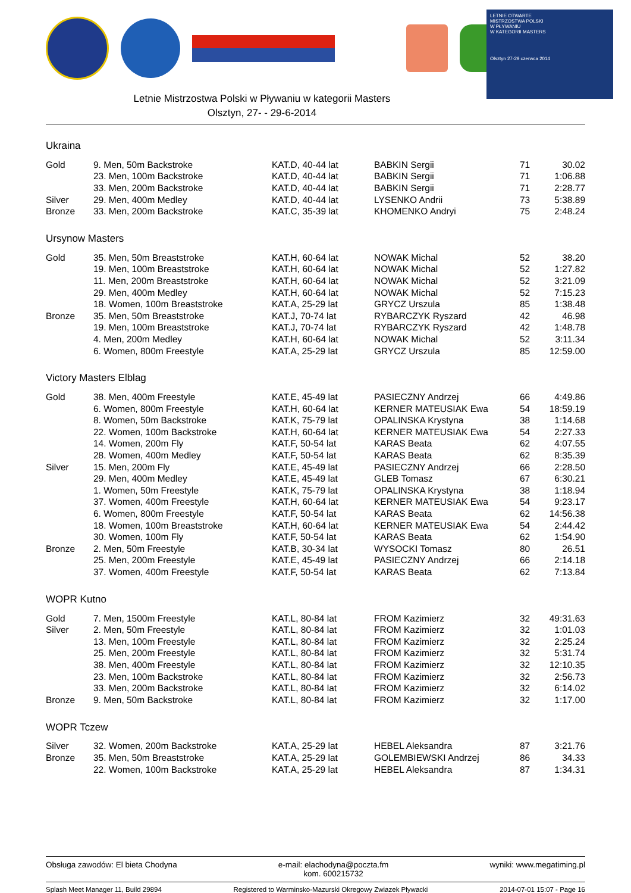LETNIE OTWARTE
MISTRZOSTWA POLSKI
W PŁYWANIU
W KATEGORII MASTERS
Olsztyn 27-29 czerwca 2014
Letnie Mistrzostwa Polski w Pływaniu w kategorii Masters
Olsztyn, 27- - 29-6-2014
Ukraina
| Gold | 9. Men, 50m Backstroke | KAT.D, 40-44 lat | BABKIN Sergii | 71 | 30.02 |
| | 23. Men, 100m Backstroke | KAT.D, 40-44 lat | BABKIN Sergii | 71 | 1:06.88 |
| | 33. Men, 200m Backstroke | KAT.D, 40-44 lat | BABKIN Sergii | 71 | 2:28.77 |
| Silver | 29. Men, 400m Medley | KAT.D, 40-44 lat | LYSENKO Andrii | 73 | 5:38.89 |
| Bronze | 33. Men, 200m Backstroke | KAT.C, 35-39 lat | KHOMENKO Andryi | 75 | 2:48.24 |
Ursynow Masters
| Gold | 35. Men, 50m Breaststroke | KAT.H, 60-64 lat | NOWAK Michal | 52 | 38.20 |
| | 19. Men, 100m Breaststroke | KAT.H, 60-64 lat | NOWAK Michal | 52 | 1:27.82 |
| | 11. Men, 200m Breaststroke | KAT.H, 60-64 lat | NOWAK Michal | 52 | 3:21.09 |
| | 29. Men, 400m Medley | KAT.H, 60-64 lat | NOWAK Michal | 52 | 7:15.23 |
| | 18. Women, 100m Breaststroke | KAT.A, 25-29 lat | GRYCZ Urszula | 85 | 1:38.48 |
| Bronze | 35. Men, 50m Breaststroke | KAT.J, 70-74 lat | RYBARCZYK Ryszard | 42 | 46.98 |
| | 19. Men, 100m Breaststroke | KAT.J, 70-74 lat | RYBARCZYK Ryszard | 42 | 1:48.78 |
| | 4. Men, 200m Medley | KAT.H, 60-64 lat | NOWAK Michal | 52 | 3:11.34 |
| | 6. Women, 800m Freestyle | KAT.A, 25-29 lat | GRYCZ Urszula | 85 | 12:59.00 |
Victory Masters Elblag
| Gold | 38. Men, 400m Freestyle | KAT.E, 45-49 lat | PASIECZNY Andrzej | 66 | 4:49.86 |
| | 6. Women, 800m Freestyle | KAT.H, 60-64 lat | KERNER MATEUSIAK Ewa | 54 | 18:59.19 |
| | 8. Women, 50m Backstroke | KAT.K, 75-79 lat | OPALINSKA Krystyna | 38 | 1:14.68 |
| | 22. Women, 100m Backstroke | KAT.H, 60-64 lat | KERNER MATEUSIAK Ewa | 54 | 2:27.33 |
| | 14. Women, 200m Fly | KAT.F, 50-54 lat | KARAS Beata | 62 | 4:07.55 |
| | 28. Women, 400m Medley | KAT.F, 50-54 lat | KARAS Beata | 62 | 8:35.39 |
| Silver | 15. Men, 200m Fly | KAT.E, 45-49 lat | PASIECZNY Andrzej | 66 | 2:28.50 |
| | 29. Men, 400m Medley | KAT.E, 45-49 lat | GLEB Tomasz | 67 | 6:30.21 |
| | 1. Women, 50m Freestyle | KAT.K, 75-79 lat | OPALINSKA Krystyna | 38 | 1:18.94 |
| | 37. Women, 400m Freestyle | KAT.H, 60-64 lat | KERNER MATEUSIAK Ewa | 54 | 9:23.17 |
| | 6. Women, 800m Freestyle | KAT.F, 50-54 lat | KARAS Beata | 62 | 14:56.38 |
| | 18. Women, 100m Breaststroke | KAT.H, 60-64 lat | KERNER MATEUSIAK Ewa | 54 | 2:44.42 |
| | 30. Women, 100m Fly | KAT.F, 50-54 lat | KARAS Beata | 62 | 1:54.90 |
| Bronze | 2. Men, 50m Freestyle | KAT.B, 30-34 lat | WYSOCKI Tomasz | 80 | 26.51 |
| | 25. Men, 200m Freestyle | KAT.E, 45-49 lat | PASIECZNY Andrzej | 66 | 2:14.18 |
| | 37. Women, 400m Freestyle | KAT.F, 50-54 lat | KARAS Beata | 62 | 7:13.84 |
WOPR Kutno
| Gold | 7. Men, 1500m Freestyle | KAT.L, 80-84 lat | FROM Kazimierz | 32 | 49:31.63 |
| Silver | 2. Men, 50m Freestyle | KAT.L, 80-84 lat | FROM Kazimierz | 32 | 1:01.03 |
| | 13. Men, 100m Freestyle | KAT.L, 80-84 lat | FROM Kazimierz | 32 | 2:25.24 |
| | 25. Men, 200m Freestyle | KAT.L, 80-84 lat | FROM Kazimierz | 32 | 5:31.74 |
| | 38. Men, 400m Freestyle | KAT.L, 80-84 lat | FROM Kazimierz | 32 | 12:10.35 |
| | 23. Men, 100m Backstroke | KAT.L, 80-84 lat | FROM Kazimierz | 32 | 2:56.73 |
| | 33. Men, 200m Backstroke | KAT.L, 80-84 lat | FROM Kazimierz | 32 | 6:14.02 |
| Bronze | 9. Men, 50m Backstroke | KAT.L, 80-84 lat | FROM Kazimierz | 32 | 1:17.00 |
WOPR Tczew
| Silver | 32. Women, 200m Backstroke | KAT.A, 25-29 lat | HEBEL Aleksandra | 87 | 3:21.76 |
| Bronze | 35. Men, 50m Breaststroke | KAT.A, 25-29 lat | GOLEMBIEWSKI Andrzej | 86 | 34.33 |
| | 22. Women, 100m Backstroke | KAT.A, 25-29 lat | HEBEL Aleksandra | 87 | 1:34.31 |
Obsługa zawodów: El bieta Chodyna e-mail: elachodyna@poczta.fm
kom. 600215732 wyniki: www.megatiming.pl
Splash Meet Manager 11, Build 29894 Registered to Warminsko-Mazurski Okregowy Zwiazek Plywacki 2014-07-01 15:07 - Page 16